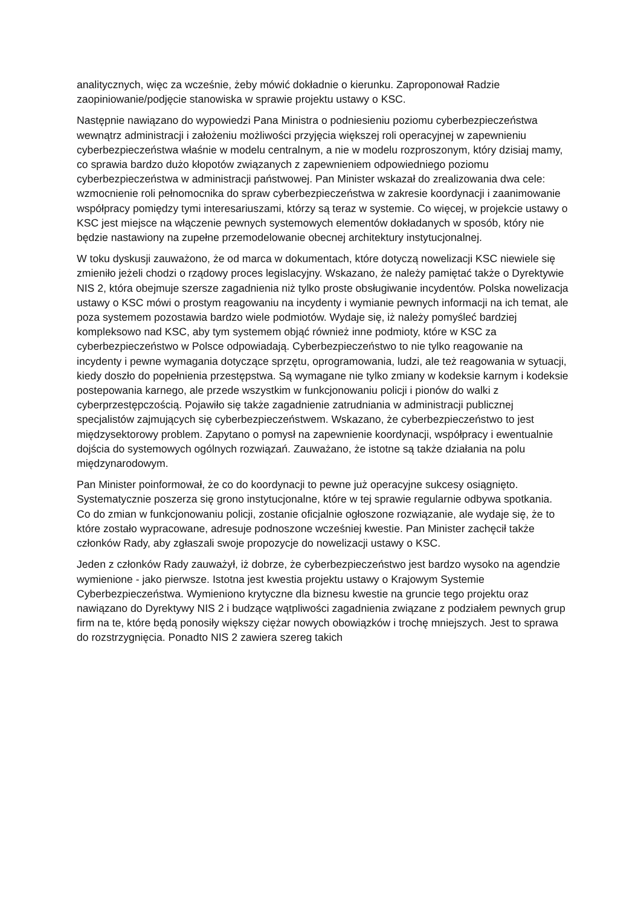analitycznych, więc za wcześnie, żeby mówić dokładnie o kierunku. Zaproponował Radzie zaopiniowanie/podjęcie stanowiska w sprawie projektu ustawy o KSC.
Następnie nawiązano do wypowiedzi Pana Ministra o podniesieniu poziomu cyberbezpieczeństwa wewnątrz administracji i założeniu możliwości przyjęcia większej roli operacyjnej w zapewnieniu cyberbezpieczeństwa właśnie w modelu centralnym, a nie w modelu rozproszonym, który dzisiaj mamy, co sprawia bardzo dużo kłopotów związanych z zapewnieniem odpowiedniego poziomu cyberbezpieczeństwa w administracji państwowej. Pan Minister wskazał do zrealizowania dwa cele: wzmocnienie roli pełnomocnika do spraw cyberbezpieczeństwa w zakresie koordynacji i zaanimowanie współpracy pomiędzy tymi interesariuszami, którzy są teraz w systemie. Co więcej, w projekcie ustawy o KSC jest miejsce na włączenie pewnych systemowych elementów dokładanych w sposób, który nie będzie nastawiony na zupełne przemodelowanie obecnej architektury instytucjonalnej.
W toku dyskusji zauważono, że od marca w dokumentach, które dotyczą nowelizacji KSC niewiele się zmieniło jeżeli chodzi o rządowy proces legislacyjny. Wskazano, że należy pamiętać także o Dyrektywie NIS 2, która obejmuje szersze zagadnienia niż tylko proste obsługiwanie incydentów. Polska nowelizacja ustawy o KSC mówi o prostym reagowaniu na incydenty i wymianie pewnych informacji na ich temat, ale poza systemem pozostawia bardzo wiele podmiotów. Wydaje się, iż należy pomyśleć bardziej kompleksowo nad KSC, aby tym systemem objąć również inne podmioty, które w KSC za cyberbezpieczeństwo w Polsce odpowiadają. Cyberbezpieczeństwo to nie tylko reagowanie na incydenty i pewne wymagania dotyczące sprzętu, oprogramowania, ludzi, ale też reagowania w sytuacji, kiedy doszło do popełnienia przestępstwa. Są wymagane nie tylko zmiany w kodeksie karnym i kodeksie postepowania karnego, ale przede wszystkim w funkcjonowaniu policji i pionów do walki z cyberprzestępczością. Pojawiło się także zagadnienie zatrudniania w administracji publicznej specjalistów zajmujących się cyberbezpieczeństwem. Wskazano, że cyberbezpieczeństwo to jest międzysektorowy problem. Zapytano o pomysł na zapewnienie koordynacji, współpracy i ewentualnie dojścia do systemowych ogólnych rozwiązań. Zauważano, że istotne są także działania na polu międzynarodowym.
Pan Minister poinformował, że co do koordynacji to pewne już operacyjne sukcesy osiągnięto. Systematycznie poszerza się grono instytucjonalne, które w tej sprawie regularnie odbywa spotkania. Co do zmian w funkcjonowaniu policji, zostanie oficjalnie ogłoszone rozwiązanie, ale wydaje się, że to które zostało wypracowane, adresuje podnoszone wcześniej kwestie. Pan Minister zachęcił także członków Rady, aby zgłaszali swoje propozycje do nowelizacji ustawy o KSC.
Jeden z członków Rady zauważył, iż dobrze, że cyberbezpieczeństwo jest bardzo wysoko na agendzie wymienione - jako pierwsze. Istotna jest kwestia projektu ustawy o Krajowym Systemie Cyberbezpieczeństwa. Wymieniono krytyczne dla biznesu kwestie na gruncie tego projektu oraz nawiązano do Dyrektywy NIS 2 i budzące wątpliwości zagadnienia związane z podziałem pewnych grup firm na te, które będą ponosiły większy ciężar nowych obowiązków i trochę mniejszych. Jest to sprawa do rozstrzygnięcia. Ponadto NIS 2 zawiera szereg takich